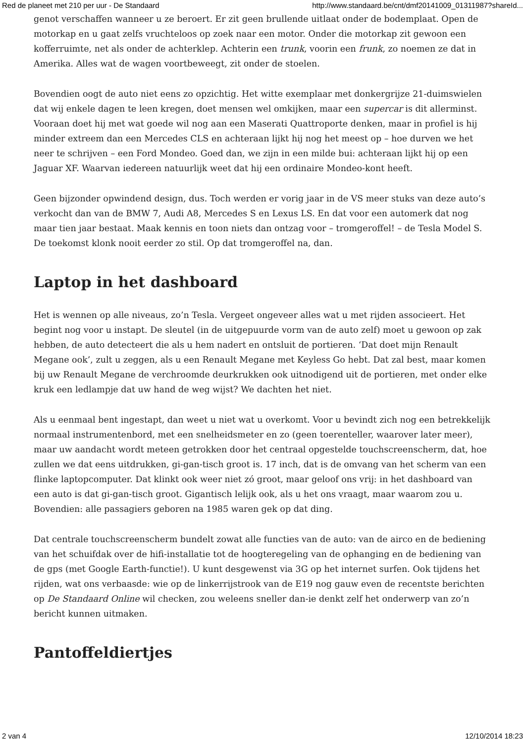Red de planeet met 210 per uur - De Standaard http://www.standaard.be/cnt/dmf20141009_01311987?shareId...
genot verschaffen wanneer u ze beroert. Er zit geen brullende uitlaat onder de bodemplaat. Open de motorkap en u gaat zelfs vruchteloos op zoek naar een motor. Onder die motorkap zit gewoon een kofferruimte, net als onder de achterklep. Achterin een trunk, voorin een frunk, zo noemen ze dat in Amerika. Alles wat de wagen voortbeweegt, zit onder de stoelen.
Bovendien oogt de auto niet eens zo opzichtig. Het witte exemplaar met donkergrijze 21-duimswielen dat wij enkele dagen te leen kregen, doet mensen wel omkijken, maar een supercar is dit allerminst. Vooraan doet hij met wat goede wil nog aan een Maserati Quattroporte denken, maar in profiel is hij minder extreem dan een Mercedes CLS en achteraan lijkt hij nog het meest op – hoe durven we het neer te schrijven – een Ford Mondeo. Goed dan, we zijn in een milde bui: achteraan lijkt hij op een Jaguar XF. Waarvan iedereen natuurlijk weet dat hij een ordinaire Mondeo-kont heeft.
Geen bijzonder opwindend design, dus. Toch werden er vorig jaar in de VS meer stuks van deze auto’s verkocht dan van de BMW 7, Audi A8, Mercedes S en Lexus LS. En dat voor een automerk dat nog maar tien jaar bestaat. Maak kennis en toon niets dan ontzag voor – tromgeroffel! – de Tesla Model S. De toekomst klonk nooit eerder zo stil. Op dat tromgeroffel na, dan.
Laptop in het dashboard
Het is wennen op alle niveaus, zo’n Tesla. Vergeet ongeveer alles wat u met rijden associeert. Het begint nog voor u instapt. De sleutel (in de uitgepuurde vorm van de auto zelf) moet u gewoon op zak hebben, de auto detecteert die als u hem nadert en ontsluit de portieren. ‘Dat doet mijn Renault Megane ook’, zult u zeggen, als u een Renault Megane met Keyless Go hebt. Dat zal best, maar komen bij uw Renault Megane de verchroomde deurkrukken ook uitnodigend uit de portieren, met onder elke kruk een ledlampje dat uw hand de weg wijst? We dachten het niet.
Als u eenmaal bent ingestapt, dan weet u niet wat u overkomt. Voor u bevindt zich nog een betrekkelijk normaal instrumentenbord, met een snelheidsmeter en zo (geen toerenteller, waarover later meer), maar uw aandacht wordt meteen getrokken door het centraal opgestelde touchscreenscherm, dat, hoe zullen we dat eens uitdrukken, gi-gan-tisch groot is. 17 inch, dat is de omvang van het scherm van een flinke laptopcomputer. Dat klinkt ook weer niet zó groot, maar geloof ons vrij: in het dashboard van een auto is dat gi-gan-tisch groot. Gigantisch lelijk ook, als u het ons vraagt, maar waarom zou u. Bovendien: alle passagiers geboren na 1985 waren gek op dat ding.
Dat centrale touchscreenscherm bundelt zowat alle functies van de auto: van de airco en de bediening van het schuifdak over de hifi-installatie tot de hoogteregeling van de ophanging en de bediening van de gps (met Google Earth-functie!). U kunt desgewenst via 3G op het internet surfen. Ook tijdens het rijden, wat ons verbaasde: wie op de linkerrijstrook van de E19 nog gauw even de recentste berichten op De Standaard Online wil checken, zou weleens sneller dan-ie denkt zelf het onderwerp van zo’n bericht kunnen uitmaken.
Pantoffeldiertjes
2 van 4 12/10/2014 18:23